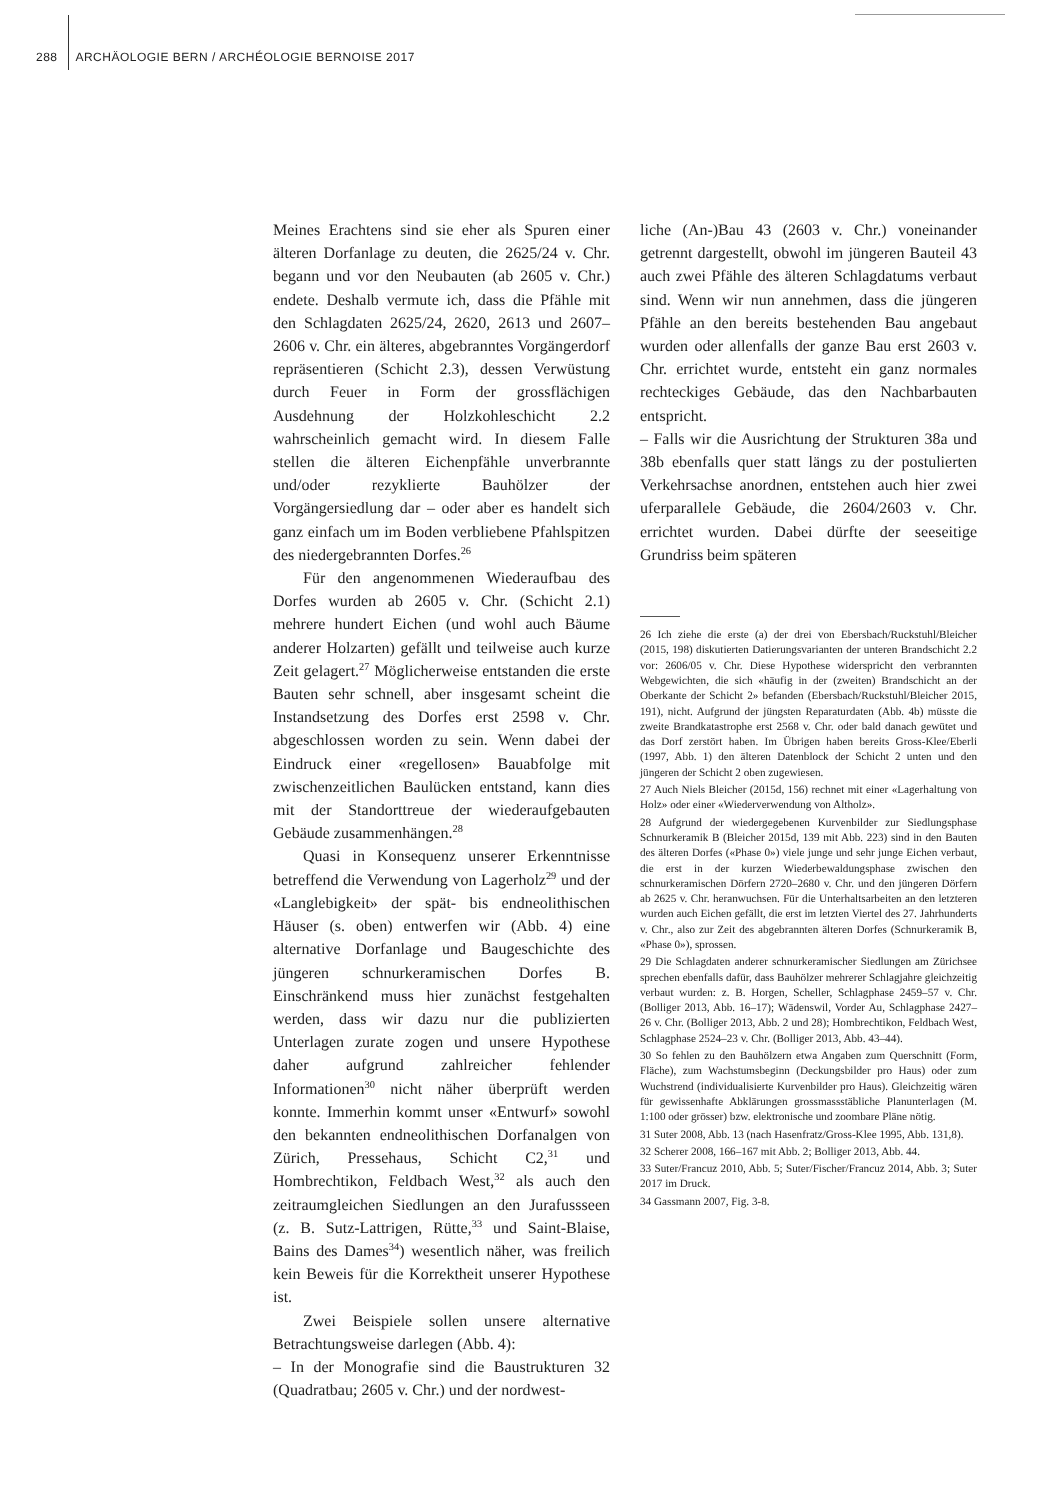288 ARCHÄOLOGIE BERN / ARCHÉOLOGIE BERNOISE 2017
Meines Erachtens sind sie eher als Spuren einer älteren Dorfanlage zu deuten, die 2625/24 v. Chr. begann und vor den Neubauten (ab 2605 v. Chr.) endete. Deshalb vermute ich, dass die Pfähle mit den Schlagdaten 2625/24, 2620, 2613 und 2607–2606 v. Chr. ein älteres, abgebranntes Vorgängerdorf repräsentieren (Schicht 2.3), dessen Verwüstung durch Feuer in Form der grossflächigen Ausdehnung der Holzkohleschicht 2.2 wahrscheinlich gemacht wird. In diesem Falle stellen die älteren Eichenpfähle unverbrannte und/oder rezyklierte Bauhölzer der Vorgängersiedlung dar – oder aber es handelt sich ganz einfach um im Boden verbliebene Pfahlspitzen des niedergebrannten Dorfes.<sup>26</sup>
Für den angenommenen Wiederaufbau des Dorfes wurden ab 2605 v. Chr. (Schicht 2.1) mehrere hundert Eichen (und wohl auch Bäume anderer Holzarten) gefällt und teilweise auch kurze Zeit gelagert.<sup>27</sup> Möglicherweise entstanden die erste Bauten sehr schnell, aber insgesamt scheint die Instandsetzung des Dorfes erst 2598 v. Chr. abgeschlossen worden zu sein. Wenn dabei der Eindruck einer «regellosen» Bauabfolge mit zwischenzeitlichen Baulücken entstand, kann dies mit der Standorttreue der wiederaufgebauten Gebäude zusammenhängen.<sup>28</sup>
Quasi in Konsequenz unserer Erkenntnisse betreffend die Verwendung von Lagerholz<sup>29</sup> und der «Langlebigkeit» der spät- bis endneolithischen Häuser (s. oben) entwerfen wir (Abb. 4) eine alternative Dorfanlage und Baugeschichte des jüngeren schnurkeramischen Dorfes B. Einschränkend muss hier zunächst festgehalten werden, dass wir dazu nur die publizierten Unterlagen zurate zogen und unsere Hypothese daher aufgrund zahlreicher fehlender Informationen<sup>30</sup> nicht näher überprüft werden konnte. Immerhin kommt unser «Entwurf» sowohl den bekannten endneolithischen Dorfanalgen von Zürich, Pressehaus, Schicht C2,<sup>31</sup> und Hombrechtikon, Feldbach West,<sup>32</sup> als auch den zeitraumgleichen Siedlungen an den Jurafussseen (z. B. Sutz-Lattrigen, Rütte,<sup>33</sup> und Saint-Blaise, Bains des Dames<sup>34</sup>) wesentlich näher, was freilich kein Beweis für die Korrektheit unserer Hypothese ist.
Zwei Beispiele sollen unsere alternative Betrachtungsweise darlegen (Abb. 4):
– In der Monografie sind die Baustrukturen 32 (Quadratbau; 2605 v. Chr.) und der nordwest-
liche (An-)Bau 43 (2603 v. Chr.) voneinander getrennt dargestellt, obwohl im jüngeren Bauteil 43 auch zwei Pfähle des älteren Schlagdatums verbaut sind. Wenn wir nun annehmen, dass die jüngeren Pfähle an den bereits bestehenden Bau angebaut wurden oder allenfalls der ganze Bau erst 2603 v. Chr. errichtet wurde, entsteht ein ganz normales rechteckiges Gebäude, das den Nachbarbauten entspricht.
– Falls wir die Ausrichtung der Strukturen 38a und 38b ebenfalls quer statt längs zu der postulierten Verkehrsachse anordnen, entstehen auch hier zwei uferparallele Gebäude, die 2604/2603 v. Chr. errichtet wurden. Dabei dürfte der seeseitige Grundriss beim späteren
26 Ich ziehe die erste (a) der drei von Ebersbach/Ruckstuhl/Bleicher (2015, 198) diskutierten Datierungsvarianten der unteren Brandschicht 2.2 vor: 2606/05 v. Chr. Diese Hypothese widerspricht den verbrannten Webgewichten, die sich «häufig in der (zweiten) Brandschicht an der Oberkante der Schicht 2» befanden (Ebersbach/Ruckstuhl/Bleicher 2015, 191), nicht. Aufgrund der jüngsten Reparaturdaten (Abb. 4b) müsste die zweite Brandkatastrophe erst 2568 v. Chr. oder bald danach gewütet und das Dorf zerstört haben. Im Übrigen haben bereits Gross-Klee/Eberli (1997, Abb. 1) den älteren Datenblock der Schicht 2 unten und den jüngeren der Schicht 2 oben zugewiesen.
27 Auch Niels Bleicher (2015d, 156) rechnet mit einer «Lagerhaltung von Holz» oder einer «Wiederverwendung von Altholz».
28 Aufgrund der wiedergegebenen Kurvenbilder zur Siedlungsphase Schnurkeramik B (Bleicher 2015d, 139 mit Abb. 223) sind in den Bauten des älteren Dorfes («Phase 0») viele junge und sehr junge Eichen verbaut, die erst in der kurzen Wiederbewaldungsphase zwischen den schnurkeramischen Dörfern 2720–2680 v. Chr. und den jüngeren Dörfern ab 2625 v. Chr. heranwuchsen. Für die Unterhaltsarbeiten an den letzteren wurden auch Eichen gefällt, die erst im letzten Viertel des 27. Jahrhunderts v. Chr., also zur Zeit des abgebrannten älteren Dorfes (Schnurkeramik B, «Phase 0»), sprossen.
29 Die Schlagdaten anderer schnurkeramischer Siedlungen am Zürichsee sprechen ebenfalls dafür, dass Bauhölzer mehrerer Schlagjahre gleichzeitig verbaut wurden: z. B. Horgen, Scheller, Schlagphase 2459–57 v. Chr. (Bolliger 2013, Abb. 16–17); Wädenswil, Vorder Au, Schlagphase 2427–26 v. Chr. (Bolliger 2013, Abb. 2 und 28); Hombrechtikon, Feldbach West, Schlagphase 2524–23 v. Chr. (Bolliger 2013, Abb. 43–44).
30 So fehlen zu den Bauhölzern etwa Angaben zum Querschnitt (Form, Fläche), zum Wachstumsbeginn (Deckungsbilder pro Haus) oder zum Wuchstrend (individualisierte Kurvenbilder pro Haus). Gleichzeitig wären für gewissenhafte Abklärungen grossmassstäbliche Planunterlagen (M. 1:100 oder grösser) bzw. elektronische und zoombare Pläne nötig.
31 Suter 2008, Abb. 13 (nach Hasenfratz/Gross-Klee 1995, Abb. 131,8).
32 Scherer 2008, 166–167 mit Abb. 2; Bolliger 2013, Abb. 44.
33 Suter/Francuz 2010, Abb. 5; Suter/Fischer/Francuz 2014, Abb. 3; Suter 2017 im Druck.
34 Gassmann 2007, Fig. 3-8.